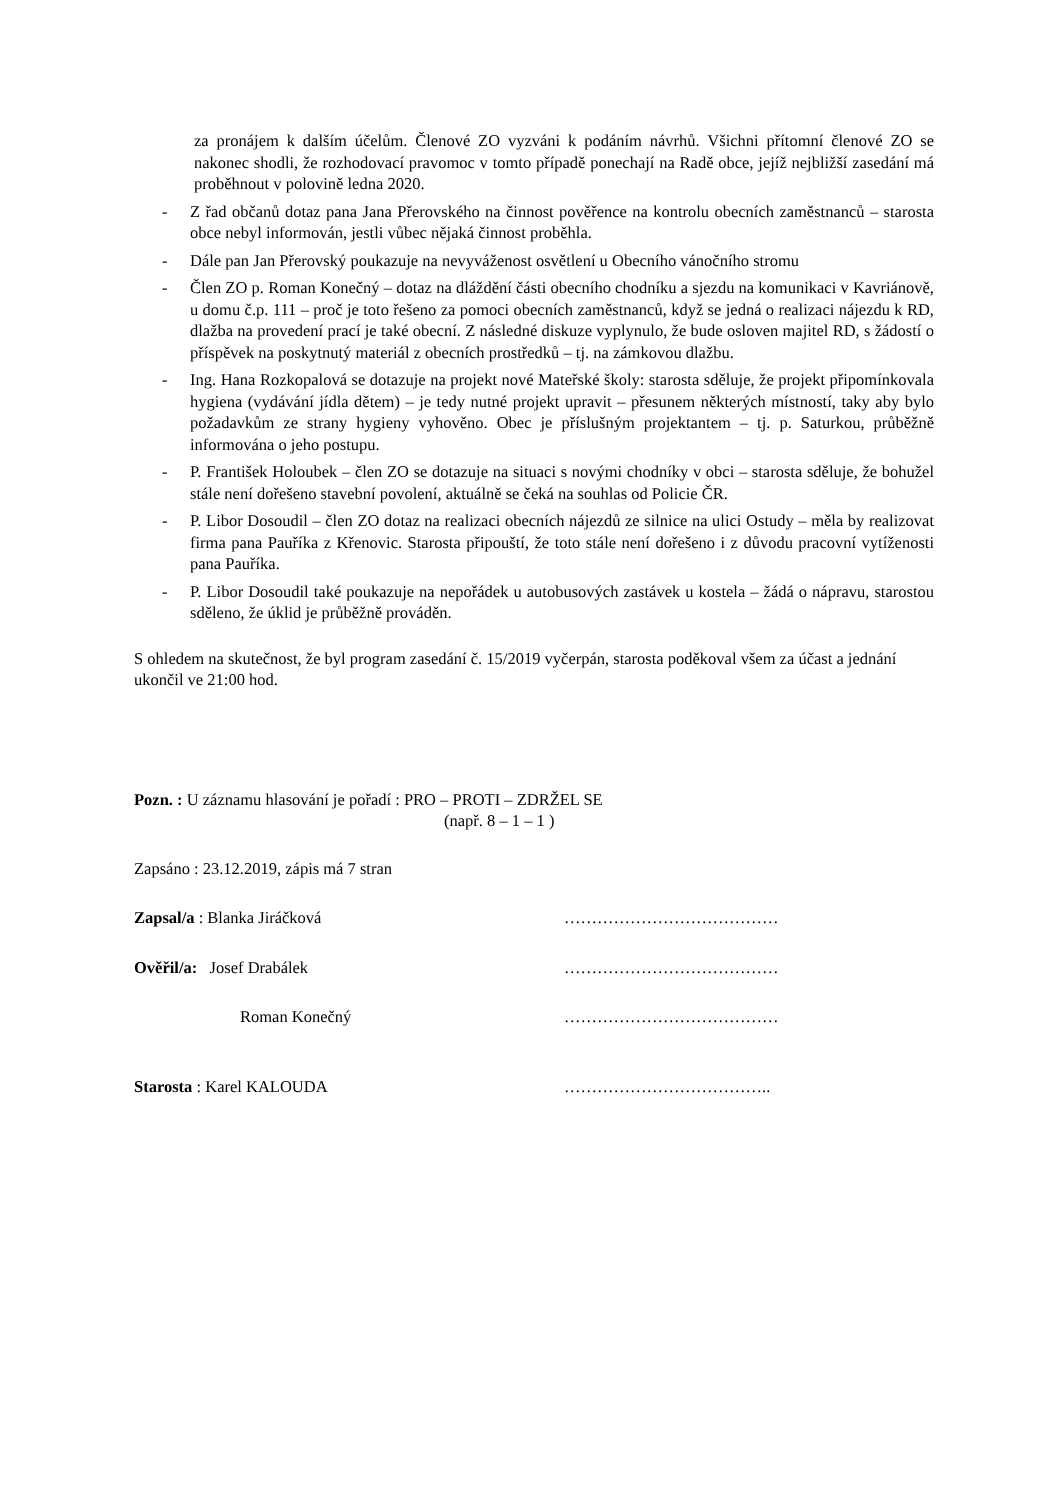za pronájem k dalším účelům. Členové ZO vyzváni k podáním návrhů. Všichni přítomní členové ZO se nakonec shodli, že rozhodovací pravomoc v tomto případě ponechají na Radě obce, jejíž nejbližší zasedání má proběhnout v polovině ledna 2020.
- Z řad občanů dotaz pana Jana Přerovského na činnost pověřence na kontrolu obecních zaměstnanců – starosta obce nebyl informován, jestli vůbec nějaká činnost proběhla.
- Dále pan Jan Přerovský poukazuje na nevyváženost osvětlení u Obecního vánočního stromu
- Člen ZO p. Roman Konečný – dotaz na dláždění části obecního chodníku a sjezdu na komunikaci v Kavriánově, u domu č.p. 111 – proč je toto řešeno za pomoci obecních zaměstnanců, když se jedná o realizaci nájezdu k RD, dlažba na provedení prací je také obecní. Z následné diskuze vyplynulo, že bude osloven majitel RD, s žádostí o příspěvek na poskytnutý materiál z obecních prostředků – tj. na zámkovou dlažbu.
- Ing. Hana Rozkopalová se dotazuje na projekt nové Mateřské školy: starosta sděluje, že projekt připomínkovala hygiena (vydávání jídla dětem) – je tedy nutné projekt upravit – přesunem některých místností, taky aby bylo požadavkům ze strany hygieny vyhověno. Obec je příslušným projektantem – tj. p. Saturkou, průběžně informována o jeho postupu.
- P. František Holoubek – člen ZO se dotazuje na situaci s novými chodníky v obci – starosta sděluje, že bohužel stále není dořešeno stavební povolení, aktuálně se čeká na souhlas od Policie ČR.
- P. Libor Dosoudil – člen ZO dotaz na realizaci obecních nájezdů ze silnice na ulici Ostudy – měla by realizovat firma pana Pauříka z Křenovic. Starosta připouští, že toto stále není dořešeno i z důvodu pracovní vytíženosti pana Pauříka.
- P. Libor Dosoudil také poukazuje na nepořádek u autobusových zastávek u kostela – žádá o nápravu, starostou sděleno, že úklid je průběžně prováděn.
S ohledem na skutečnost, že byl program zasedání č. 15/2019 vyčerpán, starosta poděkoval všem za účast a jednání ukončil ve 21:00 hod.
Pozn. : U záznamu hlasování je pořadí : PRO – PROTI – ZDRŽEL SE
(např. 8 – 1 – 1 )
Zapsáno : 23.12.2019, zápis má 7 stran
Zapsal/a : Blanka Jiráčková …………………………………
Ověřil/a: Josef Drabálek …………………………………
Roman Konečný …………………………………
Starosta : Karel KALOUDA ………………………………..